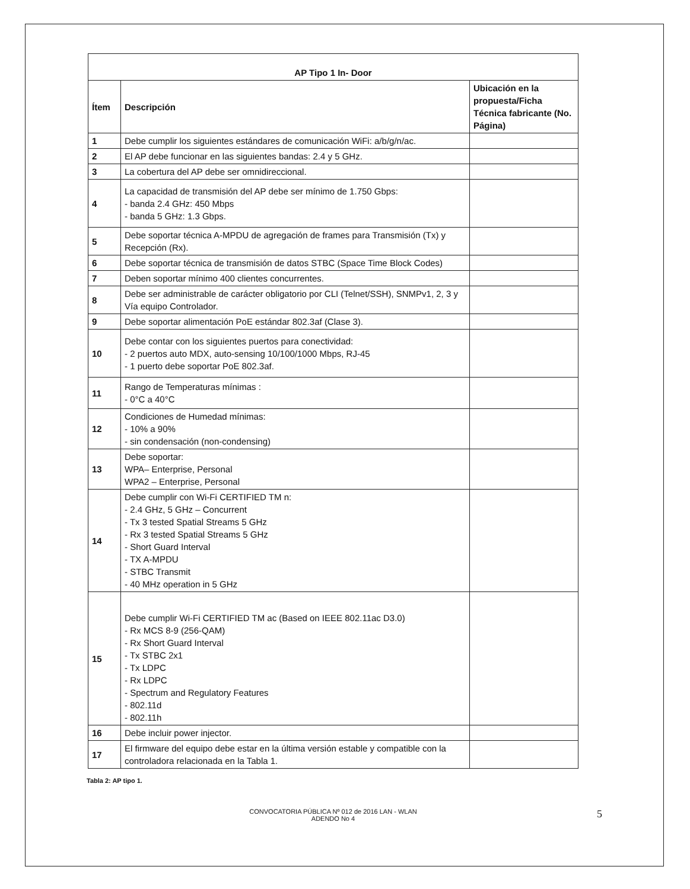| AP Tipo 1 In- Door | | |
| --- | --- | --- |
| Ítem | Descripción | Ubicación en la propuesta/Ficha Técnica fabricante (No. Página) |
| 1 | Debe cumplir los siguientes estándares de comunicación WiFi: a/b/g/n/ac. | |
| 2 | El AP debe funcionar en las siguientes bandas: 2.4 y 5 GHz. | |
| 3 | La cobertura del AP debe ser omnidireccional. | |
| 4 | La capacidad de transmisión del AP debe ser mínimo de 1.750 Gbps: - banda 2.4 GHz: 450 Mbps - banda 5 GHz: 1.3 Gbps. | |
| 5 | Debe soportar técnica A-MPDU de agregación de frames para Transmisión (Tx) y Recepción (Rx). | |
| 6 | Debe soportar técnica de transmisión de datos STBC (Space Time Block Codes) | |
| 7 | Deben soportar mínimo 400 clientes concurrentes. | |
| 8 | Debe ser administrable de carácter obligatorio por CLI (Telnet/SSH), SNMPv1, 2, 3 y Vía equipo Controlador. | |
| 9 | Debe soportar alimentación PoE estándar 802.3af (Clase 3). | |
| 10 | Debe contar con los siguientes puertos para conectividad: - 2 puertos auto MDX, auto-sensing 10/100/1000 Mbps, RJ-45 - 1 puerto debe soportar PoE 802.3af. | |
| 11 | Rango de Temperaturas mínimas : - 0°C a 40°C | |
| 12 | Condiciones de Humedad mínimas: - 10% a 90% - sin condensación (non-condensing) | |
| 13 | Debe soportar: WPA– Enterprise, Personal WPA2 – Enterprise, Personal | |
| 14 | Debe cumplir con Wi-Fi CERTIFIED TM n: - 2.4 GHz, 5 GHz – Concurrent - Tx 3 tested Spatial Streams 5 GHz - Rx 3 tested Spatial Streams 5 GHz - Short Guard Interval - TX A-MPDU - STBC Transmit - 40 MHz operation in 5 GHz | |
| 15 | Debe cumplir Wi-Fi CERTIFIED TM ac (Based on IEEE 802.11ac D3.0) - Rx MCS 8-9 (256-QAM) - Rx Short Guard Interval - Tx STBC 2x1 - Tx LDPC - Rx LDPC - Spectrum and Regulatory Features - 802.11d - 802.11h | |
| 16 | Debe incluir power injector. | |
| 17 | El firmware del equipo debe estar en la última versión estable y compatible con la controladora relacionada en la Tabla 1. | |
Tabla 2: AP tipo 1.
CONVOCATORIA PÚBLICA Nº 012 de 2016 LAN - WLAN
ADENDO No 4
5